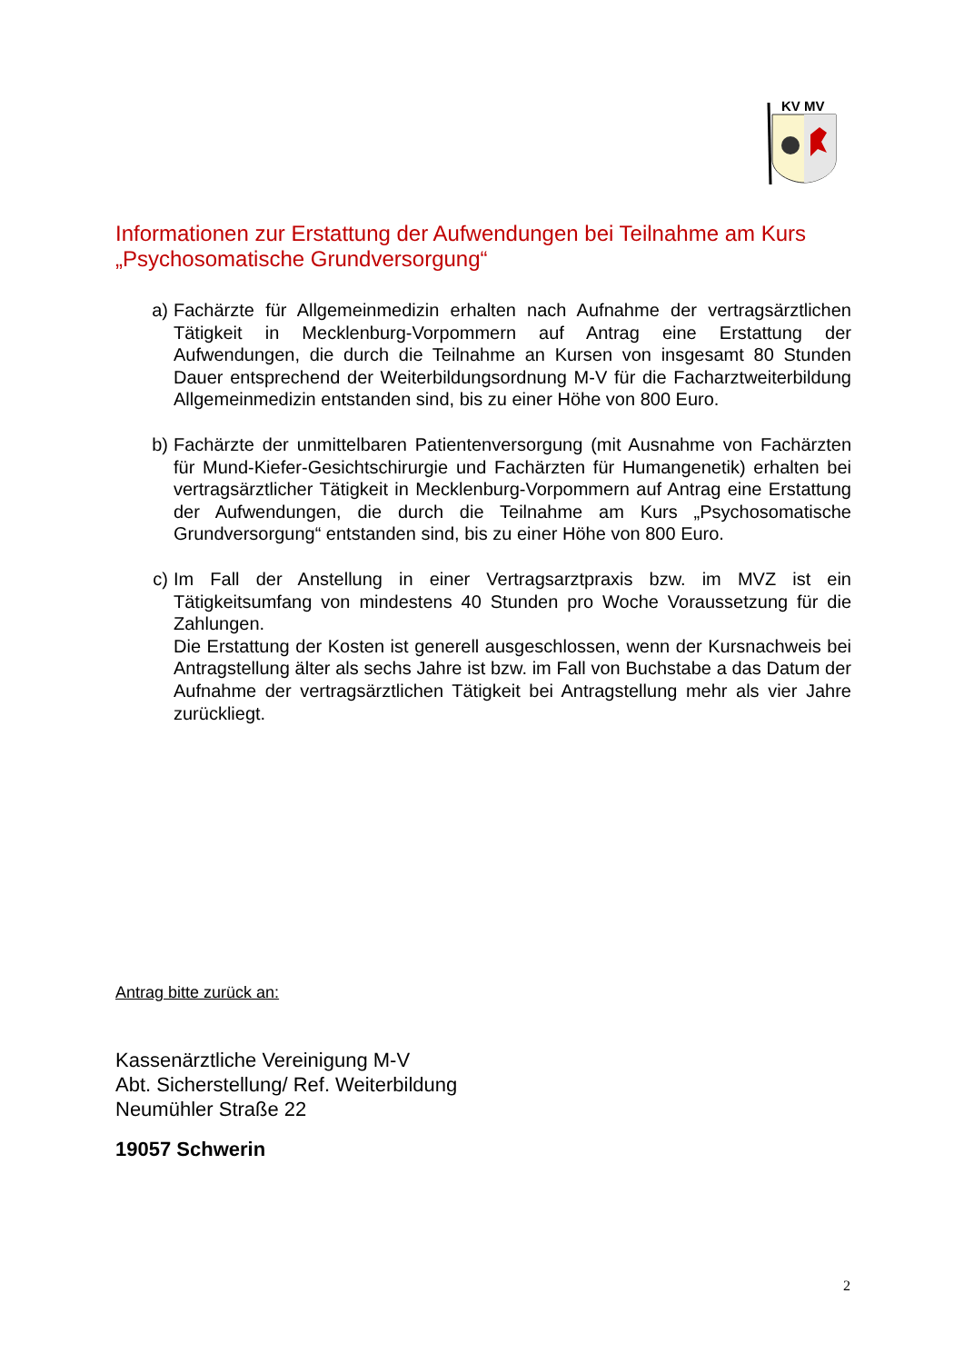KV MV
Informationen zur Erstattung der Aufwendungen bei Teilnahme am Kurs „Psychosomatische Grundversorgung“
a) Fachärzte für Allgemeinmedizin erhalten nach Aufnahme der vertragsärztlichen Tätigkeit in Mecklenburg-Vorpommern auf Antrag eine Erstattung der Aufwendungen, die durch die Teilnahme an Kursen von insgesamt 80 Stunden Dauer entsprechend der Weiterbildungsordnung M-V für die Facharztweiterbildung Allgemeinmedizin entstanden sind, bis zu einer Höhe von 800 Euro.
b) Fachärzte der unmittelbaren Patientenversorgung (mit Ausnahme von Fachärzten für Mund-Kiefer-Gesichtschirurgie und Fachärzten für Humangenetik) erhalten bei vertragsärztlicher Tätigkeit in Mecklenburg-Vorpommern auf Antrag eine Erstattung der Aufwendungen, die durch die Teilnahme am Kurs „Psychosomatische Grundversorgung“ entstanden sind, bis zu einer Höhe von 800 Euro.
c) Im Fall der Anstellung in einer Vertragsarztpraxis bzw. im MVZ ist ein Tätigkeitsumfang von mindestens 40 Stunden pro Woche Voraussetzung für die Zahlungen.
Die Erstattung der Kosten ist generell ausgeschlossen, wenn der Kursnachweis bei Antragstellung älter als sechs Jahre ist bzw. im Fall von Buchstabe a das Datum der Aufnahme der vertragsärztlichen Tätigkeit bei Antragstellung mehr als vier Jahre zurückliegt.
Antrag bitte zurück an:
Kassenärztliche Vereinigung M-V
Abt. Sicherstellung/ Ref. Weiterbildung
Neumühler Straße 22
19057 Schwerin
2